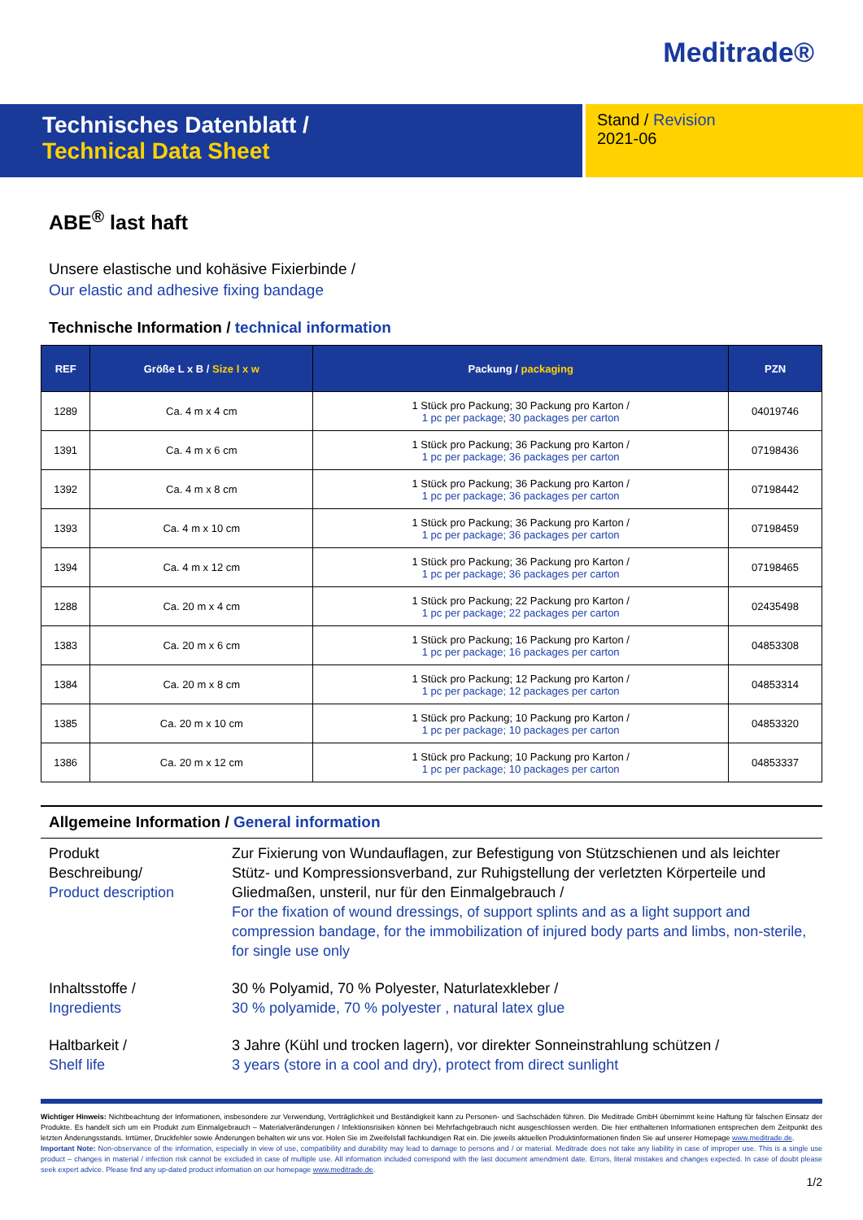Meditrade®
Technisches Datenblatt /
Technical Data Sheet
Stand / Revision
2021-06
ABE<sup>®</sup> last haft
Unsere elastische und kohäsive Fixierbinde /
Our elastic and adhesive fixing bandage
Technische Information / technical information
| REF | Größe L x B / Size l x w | Packung / packaging | PZN |
| --- | --- | --- | --- |
| 1289 | Ca. 4 m x 4 cm | 1 Stück pro Packung; 30 Packung pro Karton / 1 pc per package; 30 packages per carton | 04019746 |
| 1391 | Ca. 4 m x 6 cm | 1 Stück pro Packung; 36 Packung pro Karton / 1 pc per package; 36 packages per carton | 07198436 |
| 1392 | Ca. 4 m x 8 cm | 1 Stück pro Packung; 36 Packung pro Karton / 1 pc per package; 36 packages per carton | 07198442 |
| 1393 | Ca. 4 m x 10 cm | 1 Stück pro Packung; 36 Packung pro Karton / 1 pc per package; 36 packages per carton | 07198459 |
| 1394 | Ca. 4 m x 12 cm | 1 Stück pro Packung; 36 Packung pro Karton / 1 pc per package; 36 packages per carton | 07198465 |
| 1288 | Ca. 20 m x 4 cm | 1 Stück pro Packung; 22 Packung pro Karton / 1 pc per package; 22 packages per carton | 02435498 |
| 1383 | Ca. 20 m x 6 cm | 1 Stück pro Packung; 16 Packung pro Karton / 1 pc per package; 16 packages per carton | 04853308 |
| 1384 | Ca. 20 m x 8 cm | 1 Stück pro Packung; 12 Packung pro Karton / 1 pc per package; 12 packages per carton | 04853314 |
| 1385 | Ca. 20 m x 10 cm | 1 Stück pro Packung; 10 Packung pro Karton / 1 pc per package; 10 packages per carton | 04853320 |
| 1386 | Ca. 20 m x 12 cm | 1 Stück pro Packung; 10 Packung pro Karton / 1 pc per package; 10 packages per carton | 04853337 |
Allgemeine Information / General information
Produkt
Beschreibung/
Product description
Zur Fixierung von Wundauflagen, zur Befestigung von Stützschienen und als leichter Stütz- und Kompressionsverband, zur Ruhigstellung der verletzten Körperteile und Gliedmaßen, unsteril, nur für den Einmalgebrauch /
For the fixation of wound dressings, of support splints and as a light support and compression bandage, for the immobilization of injured body parts and limbs, non-sterile, for single use only
Inhaltsstoffe /
Ingredients
30 % Polyamid, 70 % Polyester, Naturlatexkleber /
30 % polyamide, 70 % polyester , natural latex glue
Haltbarkeit /
Shelf life
3 Jahre (Kühl und trocken lagern), vor direkter Sonneinstrahlung schützen /
3 years (store in a cool and dry), protect from direct sunlight
Wichtiger Hinweis: Nichtbeachtung der Informationen, insbesondere zur Verwendung, Verträglichkeit und Beständigkeit kann zu Personen- und Sachschäden führen. Die Meditrade GmbH übernimmt keine Haftung für falschen Einsatz der Produkte. Es handelt sich um ein Produkt zum Einmalgebrauch – Materialveränderungen / Infektionsrisiken können bei Mehrfachgebrauch nicht ausgeschlossen werden. Die hier enthaltenen Informationen entsprechen dem Zeitpunkt des letzten Änderungsstands. Irrtümer, Druckfehler sowie Änderungen behalten wir uns vor. Holen Sie im Zweifelsfall fachkundigen Rat ein. Die jeweils aktuellen Produktinformationen finden Sie auf unserer Homepage www.meditrade.de.
Important Note: Non-observance of the information, especially in view of use, compatibility and durability may lead to damage to persons and / or material. Meditrade does not take any liability in case of improper use. This is a single use product – changes in material / infection risk cannot be excluded in case of multiple use. All information included correspond with the last document amendment date. Errors, literal mistakes and changes expected. In case of doubt please seek expert advice. Please find any up-dated product information on our homepage www.meditrade.de.
1/2